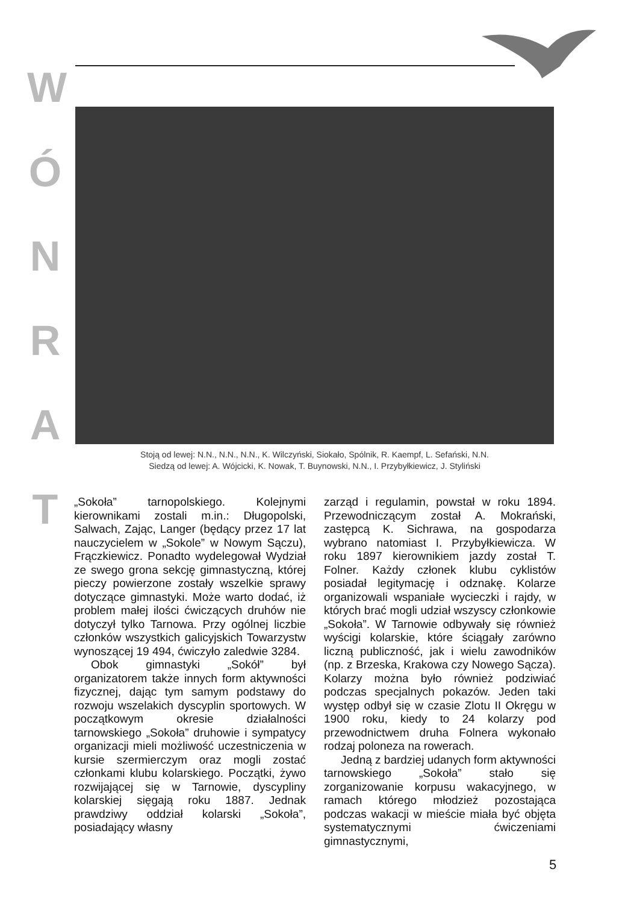W
Ó
N
R
A
T
Stoją od lewej: N.N., N.N., N.N., K. Wilczyński, Siokało, Spólnik, R. Kaempf, L. Sefański, N.N.
Siedzą od lewej: A. Wójcicki, K. Nowak, T. Buynowski, N.N., I. Przybyłkiewicz, J. Styliński
„Sokoła” tarnopolskiego. Kolejnymi kierownikami zostali m.in.: Długopolski, Salwach, Zając, Langer (będący przez 17 lat nauczycielem w „Sokole” w Nowym Sączu), Frączkiewicz. Ponadto wydelegował Wydział ze swego grona sekcję gimnastyczną, której pieczy powierzone zostały wszelkie sprawy dotyczące gimnastyki. Może warto dodać, iż problem małej ilości ćwiczących druhów nie dotyczył tylko Tarnowa. Przy ogólnej liczbie członków wszystkich galicyjskich Towarzystw wynoszącej 19 494, ćwiczyło zaledwie 3284.
Obok gimnastyki „Sokół” był organizatorem także innych form aktywności fizycznej, dając tym samym podstawy do rozwoju wszelakich dyscyplin sportowych. W początkowym okresie działalności tarnowskiego „Sokoła” druhowie i sympatycy organizacji mieli możliwość uczestniczenia w kursie szermierczym oraz mogli zostać członkami klubu kolarskiego. Początki, żywo rozwijającej się w Tarnowie, dyscypliny kolarskiej sięgają roku 1887. Jednak prawdziwy oddział kolarski „Sokoła”, posiadający własny
zarząd i regulamin, powstał w roku 1894. Przewodniczącym został A. Mokrański, zastępcą K. Sichrawa, na gospodarza wybrano natomiast I. Przybyłkiewicza. W roku 1897 kierownikiem jazdy został T. Folner. Każdy członek klubu cyklistów posiadał legitymację i odznakę. Kolarze organizowali wspaniałe wycieczki i rajdy, w których brać mogli udział wszyscy członkowie „Sokoła”. W Tarnowie odbywały się również wyścigi kolarskie, które ściągały zarówno liczną publiczność, jak i wielu zawodników (np. z Brzeska, Krakowa czy Nowego Sącza). Kolarzy można było również podziwiać podczas specjalnych pokazów. Jeden taki występ odbył się w czasie Zlotu II Okręgu w 1900 roku, kiedy to 24 kolarzy pod przewodnictwem druha Folnera wykonało rodzaj poloneza na rowerach.
Jedną z bardziej udanych form aktywności tarnowskiego „Sokoła” stało się zorganizowanie korpusu wakacyjnego, w ramach którego młodzież pozostająca podczas wakacji w mieście miała być objęta systematycznymi ćwiczeniami gimnastycznymi,
5